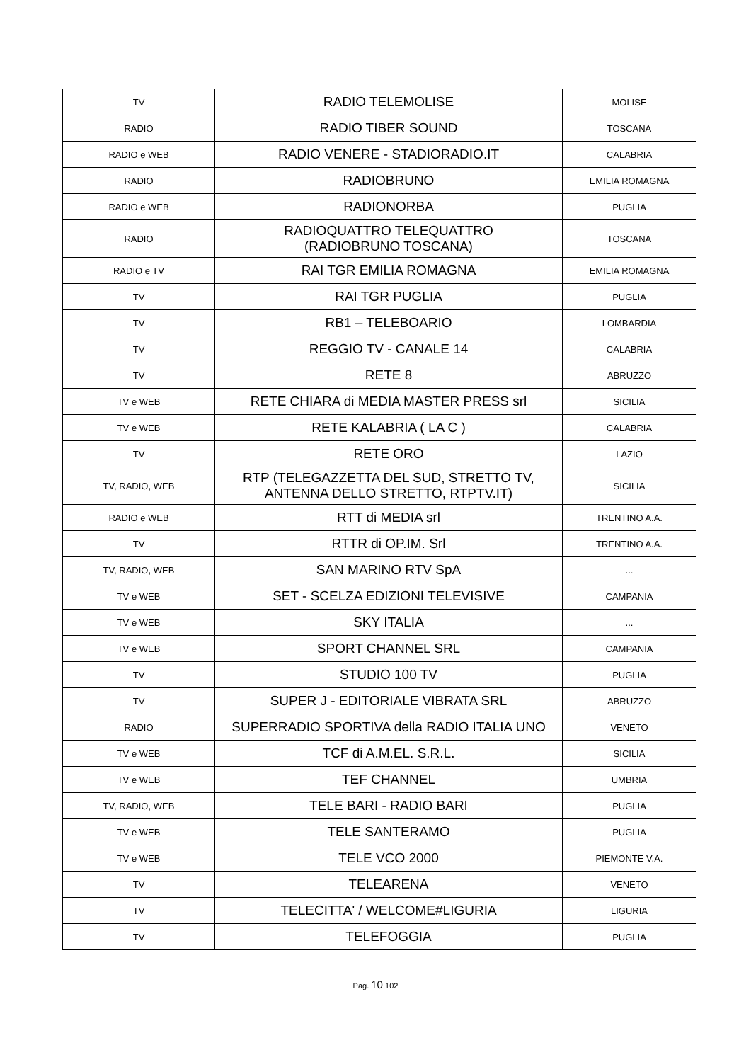| TV | RADIO TELEMOLISE | MOLISE |
| RADIO | RADIO TIBER SOUND | TOSCANA |
| RADIO e WEB | RADIO VENERE - STADIORADIO.IT | CALABRIA |
| RADIO | RADIOBRUNO | EMILIA ROMAGNA |
| RADIO e WEB | RADIONORBA | PUGLIA |
| RADIO | RADIOQUATTRO TELEQUATTRO (RADIOBRUNO TOSCANA) | TOSCANA |
| RADIO e TV | RAI TGR EMILIA ROMAGNA | EMILIA ROMAGNA |
| TV | RAI TGR PUGLIA | PUGLIA |
| TV | RB1 – TELEBOARIO | LOMBARDIA |
| TV | REGGIO TV - CANALE 14 | CALABRIA |
| TV | RETE 8 | ABRUZZO |
| TV e WEB | RETE CHIARA di MEDIA MASTER PRESS srl | SICILIA |
| TV e WEB | RETE KALABRIA ( LA C ) | CALABRIA |
| TV | RETE ORO | LAZIO |
| TV, RADIO, WEB | RTP (TELEGAZZETTA DEL SUD, STRETTO TV, ANTENNA DELLO STRETTO, RTPTV.IT) | SICILIA |
| RADIO e WEB | RTT di MEDIA srl | TRENTINO A.A. |
| TV | RTTR di OP.IM. Srl | TRENTINO A.A. |
| TV, RADIO, WEB | SAN MARINO RTV SpA | ... |
| TV e WEB | SET - SCELZA EDIZIONI TELEVISIVE | CAMPANIA |
| TV e WEB | SKY ITALIA | ... |
| TV e WEB | SPORT CHANNEL SRL | CAMPANIA |
| TV | STUDIO 100 TV | PUGLIA |
| TV | SUPER J - EDITORIALE VIBRATA SRL | ABRUZZO |
| RADIO | SUPERRADIO SPORTIVA della RADIO ITALIA UNO | VENETO |
| TV e WEB | TCF di A.M.EL. S.R.L. | SICILIA |
| TV e WEB | TEF CHANNEL | UMBRIA |
| TV, RADIO, WEB | TELE BARI - RADIO BARI | PUGLIA |
| TV e WEB | TELE SANTERAMO | PUGLIA |
| TV e WEB | TELE VCO 2000 | PIEMONTE V.A. |
| TV | TELEARENA | VENETO |
| TV | TELECITTA' / WELCOME#LIGURIA | LIGURIA |
| TV | TELEFOGGIA | PUGLIA |
Pag. 10 102